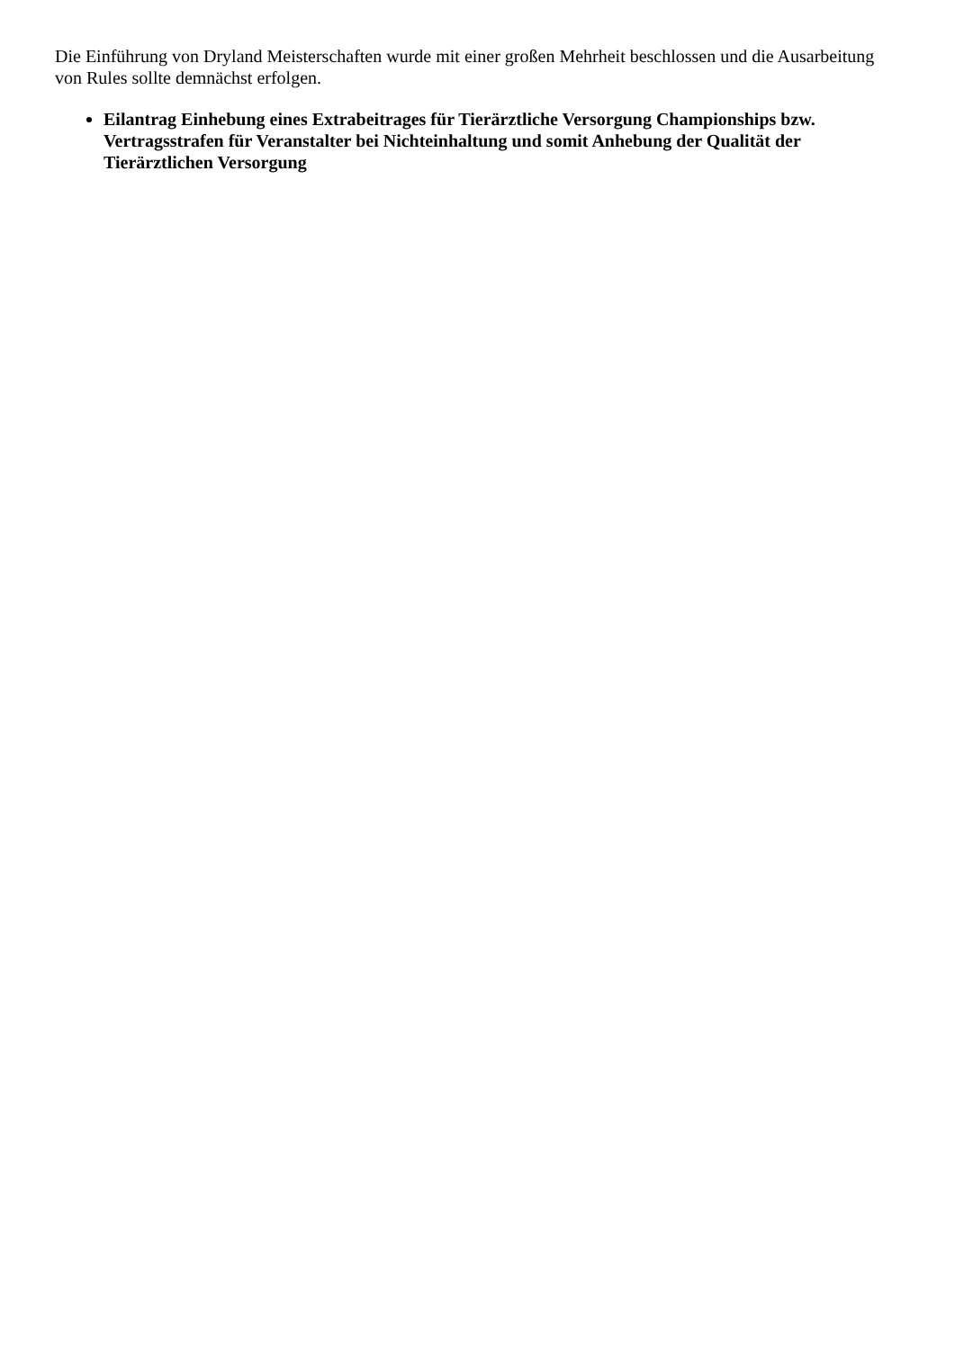Die Einführung von Dryland Meisterschaften wurde mit einer großen Mehrheit beschlossen und die Ausarbeitung von Rules sollte demnächst erfolgen.
Eilantrag Einhebung eines Extrabeitrages für Tierärztliche Versorgung Championships bzw. Vertragsstrafen für Veranstalter bei Nichteinhaltung und somit Anhebung der Qualität der Tierärztlichen Versorgung